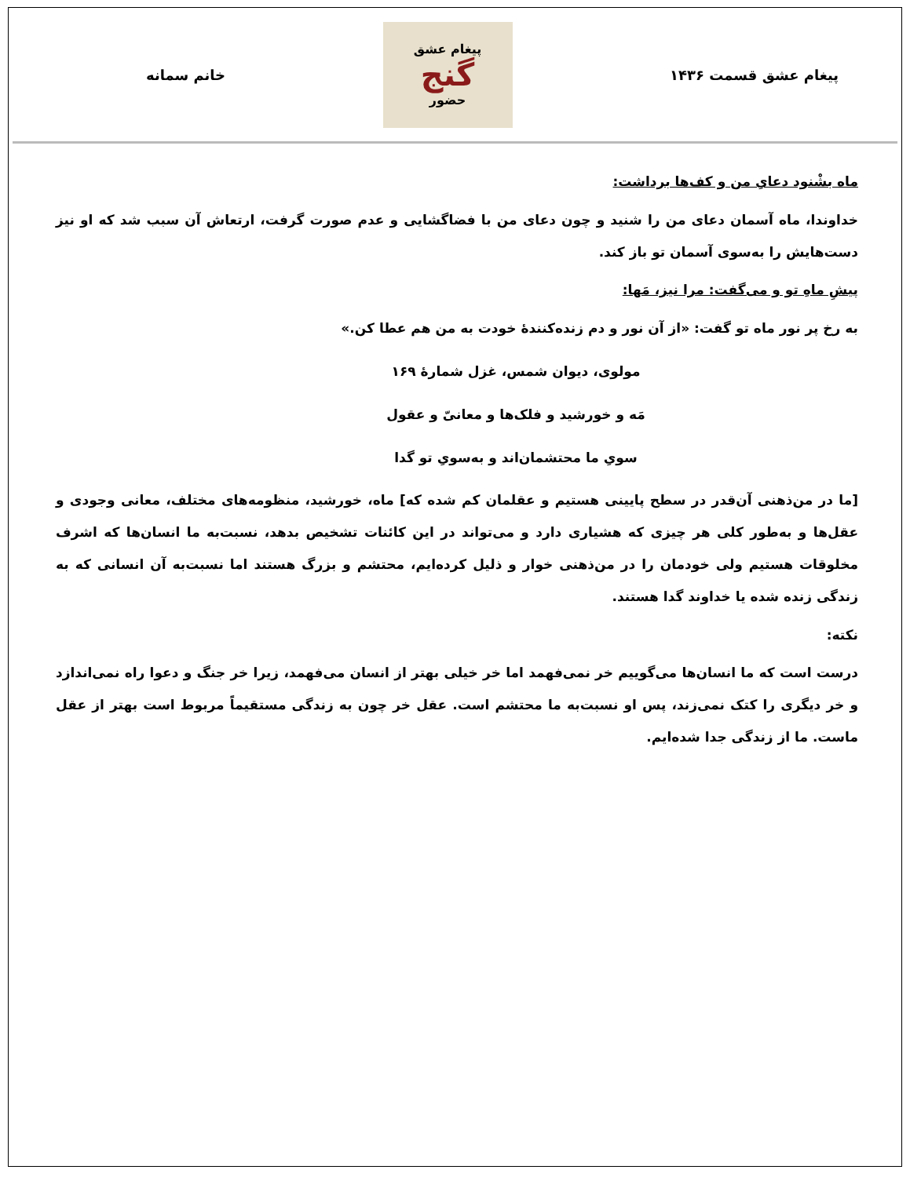پیغام عشق قسمت ۱۴۳۶
پیغام عشق
گنج
حضور
خانم سمانه
ماه بشْنود دعایِ من و کف‌ها برداشت:
خداوندا، ماه آسمان دعای من را شنید و چون دعای من با فضاگشایی و عدم صورت گرفت، ارتعاش آن سبب شد که او نیز دست‌هایش را به‌سوی آسمان تو باز کند.
پیشِ ماهِ تو و می‌گفت: مرا نیز، مَها:
به رخ پر نور ماه تو گفت: «از آن نور و دم زنده‌کنندۀ خودت به من هم عطا کن.»
مولوی، دیوان شمس، غزل شمارۀ ۱۶۹
مَه و خورشید و فلک‌ها و معانیّ و عقول
سویِ ما محتشمان‌اند و به‌سویِ تو گدا
[ما در من‌ذهنی آن‌قدر در سطح پایینی هستیم و عقلمان کم شده که] ماه، خورشید، منظومه‌های مختلف، معانی وجودی و عقل‌ها و به‌طور کلی هر چیزی که هشیاری دارد و می‌تواند در این کائنات تشخیص بدهد، نسبت‌به ما انسان‌ها که اشرف مخلوقات هستیم ولی خودمان را در من‌ذهنی خوار و ذلیل کرده‌ایم، محتشم و بزرگ هستند اما نسبت‌به آن انسانی که به زندگی زنده شده یا خداوند گدا هستند.
نکته:
درست است که ما انسان‌ها می‌گوییم خر نمی‌فهمد اما خر خیلی بهتر از انسان می‌فهمد، زیرا خر جنگ و دعوا راه نمی‌اندازد و خر دیگری را کتک نمی‌زند، پس او نسبت‌به ما محتشم است. عقل خر چون به زندگی مستقیماً مربوط است بهتر از عقل ماست. ما از زندگی جدا شده‌ایم.